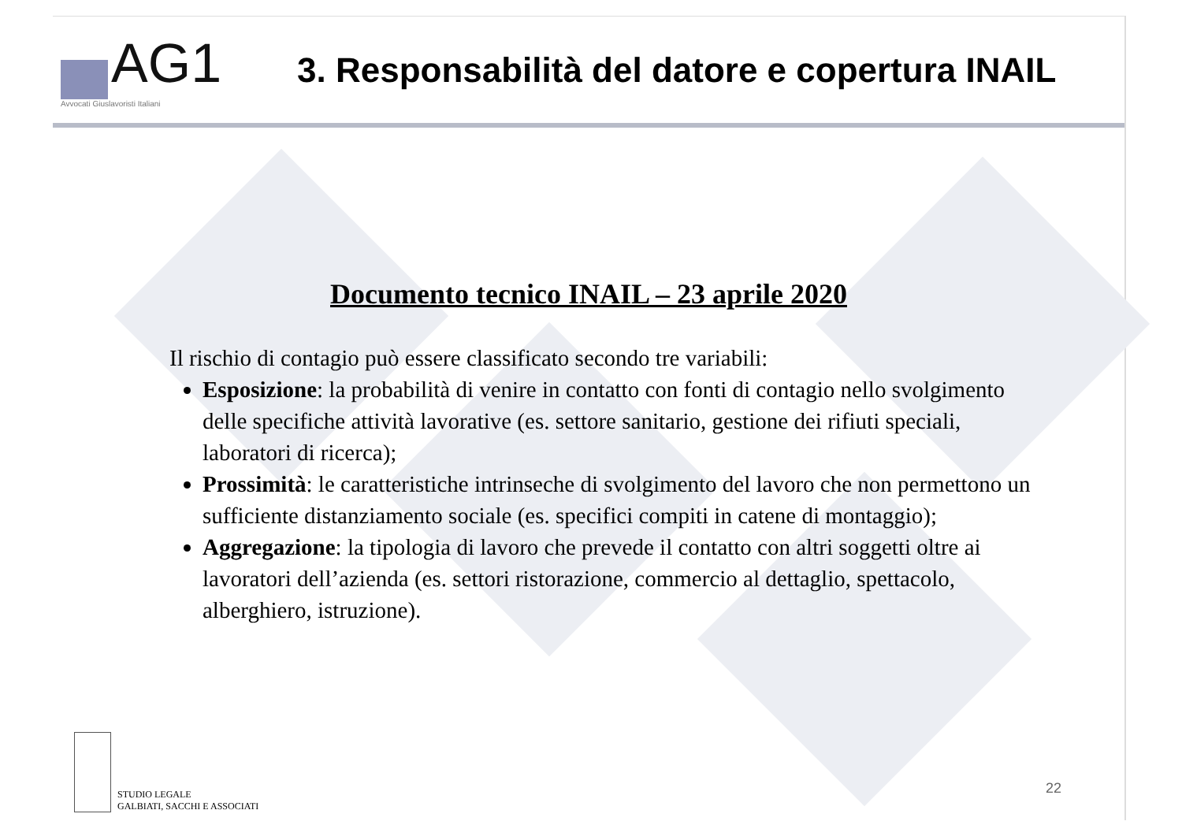AG1
Avvocati Giuslavoristi Italiani
3. Responsabilità del datore e copertura INAIL
Documento tecnico INAIL – 23 aprile 2020
Il rischio di contagio può essere classificato secondo tre variabili:
Esposizione: la probabilità di venire in contatto con fonti di contagio nello svolgimento delle specifiche attività lavorative (es. settore sanitario, gestione dei rifiuti speciali, laboratori di ricerca);
Prossimità: le caratteristiche intrinseche di svolgimento del lavoro che non permettono un sufficiente distanziamento sociale (es. specifici compiti in catene di montaggio);
Aggregazione: la tipologia di lavoro che prevede il contatto con altri soggetti oltre ai lavoratori dell’azienda (es. settori ristorazione, commercio al dettaglio, spettacolo, alberghiero, istruzione).
STUDIO LEGALE
GALBIATI, SACCHI E ASSOCIATI
22